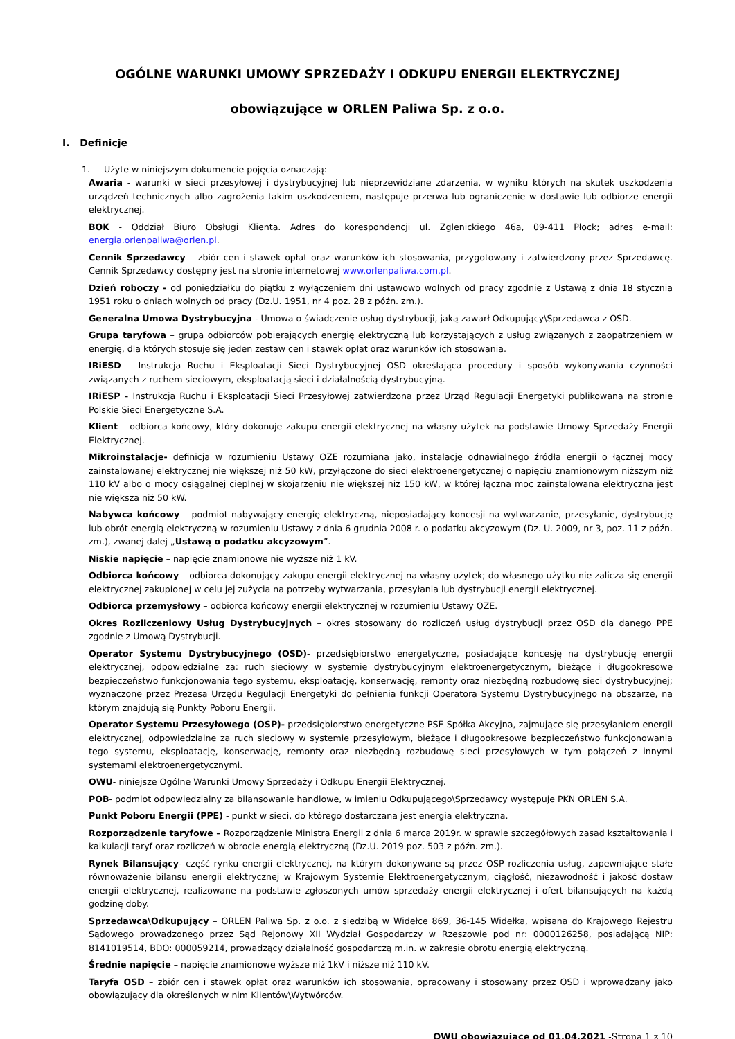OGÓLNE WARUNKI UMOWY SPRZEDAŻY I ODKUPU ENERGII ELEKTRYCZNEJ
obowiązujące w ORLEN Paliwa Sp. z o.o.
I. Definicje
1. Użyte w niniejszym dokumencie pojęcia oznaczają:
Awaria - warunki w sieci przesyłowej i dystrybucyjnej lub nieprzewidziane zdarzenia, w wyniku których na skutek uszkodzenia urządzeń technicznych albo zagrożenia takim uszkodzeniem, następuje przerwa lub ograniczenie w dostawie lub odbiorze energii elektrycznej.
BOK - Oddział Biuro Obsługi Klienta. Adres do korespondencji ul. Zglenickiego 46a, 09-411 Płock; adres e-mail: energia.orlenpaliwa@orlen.pl.
Cennik Sprzedawcy – zbiór cen i stawek opłat oraz warunków ich stosowania, przygotowany i zatwierdzony przez Sprzedawcę. Cennik Sprzedawcy dostępny jest na stronie internetowej www.orlenpaliwa.com.pl.
Dzień roboczy - od poniedziałku do piątku z wyłączeniem dni ustawowo wolnych od pracy zgodnie z Ustawą z dnia 18 stycznia 1951 roku o dniach wolnych od pracy (Dz.U. 1951, nr 4 poz. 28 z późn. zm.).
Generalna Umowa Dystrybucyjna - Umowa o świadczenie usług dystrybucji, jaką zawarł Odkupujący\Sprzedawca z OSD.
Grupa taryfowa – grupa odbiorców pobierających energię elektryczną lub korzystających z usług związanych z zaopatrzeniem w energię, dla których stosuje się jeden zestaw cen i stawek opłat oraz warunków ich stosowania.
IRiESD – Instrukcja Ruchu i Eksploatacji Sieci Dystrybucyjnej OSD określająca procedury i sposób wykonywania czynności związanych z ruchem sieciowym, eksploatacją sieci i działalnością dystrybucyjną.
IRiESP - Instrukcja Ruchu i Eksploatacji Sieci Przesyłowej zatwierdzona przez Urząd Regulacji Energetyki publikowana na stronie Polskie Sieci Energetyczne S.A.
Klient – odbiorca końcowy, który dokonuje zakupu energii elektrycznej na własny użytek na podstawie Umowy Sprzedaży Energii Elektrycznej.
Mikroinstalacje- definicja w rozumieniu Ustawy OZE rozumiana jako, instalacje odnawialnego źródła energii o łącznej mocy zainstalowanej elektrycznej nie większej niż 50 kW, przyłączone do sieci elektroenergetycznej o napięciu znamionowym niższym niż 110 kV albo o mocy osiągalnej cieplnej w skojarzeniu nie większej niż 150 kW, w której łączna moc zainstalowana elektryczna jest nie większa niż 50 kW.
Nabywca końcowy – podmiot nabywający energię elektryczną, nieposiadający koncesji na wytwarzanie, przesyłanie, dystrybucję lub obrót energią elektryczną w rozumieniu Ustawy z dnia 6 grudnia 2008 r. o podatku akcyzowym (Dz. U. 2009, nr 3, poz. 11 z późn. zm.), zwanej dalej „Ustawą o podatku akcyzowym”.
Niskie napięcie – napięcie znamionowe nie wyższe niż 1 kV.
Odbiorca końcowy – odbiorca dokonujący zakupu energii elektrycznej na własny użytek; do własnego użytku nie zalicza się energii elektrycznej zakupionej w celu jej zużycia na potrzeby wytwarzania, przesyłania lub dystrybucji energii elektrycznej.
Odbiorca przemysłowy – odbiorca końcowy energii elektrycznej w rozumieniu Ustawy OZE.
Okres Rozliczeniowy Usług Dystrybucyjnych – okres stosowany do rozliczeń usług dystrybucji przez OSD dla danego PPE zgodnie z Umową Dystrybucji.
Operator Systemu Dystrybucyjnego (OSD)- przedsiębiorstwo energetyczne, posiadające koncesję na dystrybucję energii elektrycznej, odpowiedzialne za: ruch sieciowy w systemie dystrybucyjnym elektroenergetycznym, bieżące i długookresowe bezpieczeństwo funkcjonowania tego systemu, eksploatację, konserwację, remonty oraz niezbędną rozbudowę sieci dystrybucyjnej; wyznaczone przez Prezesa Urzędu Regulacji Energetyki do pełnienia funkcji Operatora Systemu Dystrybucyjnego na obszarze, na którym znajdują się Punkty Poboru Energii.
Operator Systemu Przesyłowego (OSP)- przedsiębiorstwo energetyczne PSE Spółka Akcyjna, zajmujące się przesyłaniem energii elektrycznej, odpowiedzialne za ruch sieciowy w systemie przesyłowym, bieżące i długookresowe bezpieczeństwo funkcjonowania tego systemu, eksploatację, konserwację, remonty oraz niezbędną rozbudowę sieci przesyłowych w tym połączeń z innymi systemami elektroenergetycznymi.
OWU- niniejsze Ogólne Warunki Umowy Sprzedaży i Odkupu Energii Elektrycznej.
POB- podmiot odpowiedzialny za bilansowanie handlowe, w imieniu Odkupującego\Sprzedawcy występuje PKN ORLEN S.A.
Punkt Poboru Energii (PPE) - punkt w sieci, do którego dostarczana jest energia elektryczna.
Rozporządzenie taryfowe – Rozporządzenie Ministra Energii z dnia 6 marca 2019r. w sprawie szczegółowych zasad kształtowania i kalkulacji taryf oraz rozliczeń w obrocie energią elektryczną (Dz.U. 2019 poz. 503 z późn. zm.).
Rynek Bilansujący- część rynku energii elektrycznej, na którym dokonywane są przez OSP rozliczenia usług, zapewniające stałe równoważenie bilansu energii elektrycznej w Krajowym Systemie Elektroenergetycznym, ciągłość, niezawodność i jakość dostaw energii elektrycznej, realizowane na podstawie zgłoszonych umów sprzedaży energii elektrycznej i ofert bilansujących na każdą godzinę doby.
Sprzedawca\Odkupujący – ORLEN Paliwa Sp. z o.o. z siedzibą w Widełce 869, 36-145 Widełka, wpisana do Krajowego Rejestru Sądowego prowadzonego przez Sąd Rejonowy XII Wydział Gospodarczy w Rzeszowie pod nr: 0000126258, posiadającą NIP: 8141019514, BDO: 000059214, prowadzący działalność gospodarczą m.in. w zakresie obrotu energią elektryczną.
Średnie napięcie – napięcie znamionowe wyższe niż 1kV i niższe niż 110 kV.
Taryfa OSD – zbiór cen i stawek opłat oraz warunków ich stosowania, opracowany i stosowany przez OSD i wprowadzany jako obowiązujący dla określonych w nim Klientów\Wytwórców.
OWU obowiązujące od 01.04.2021 -Strona 1 z 10